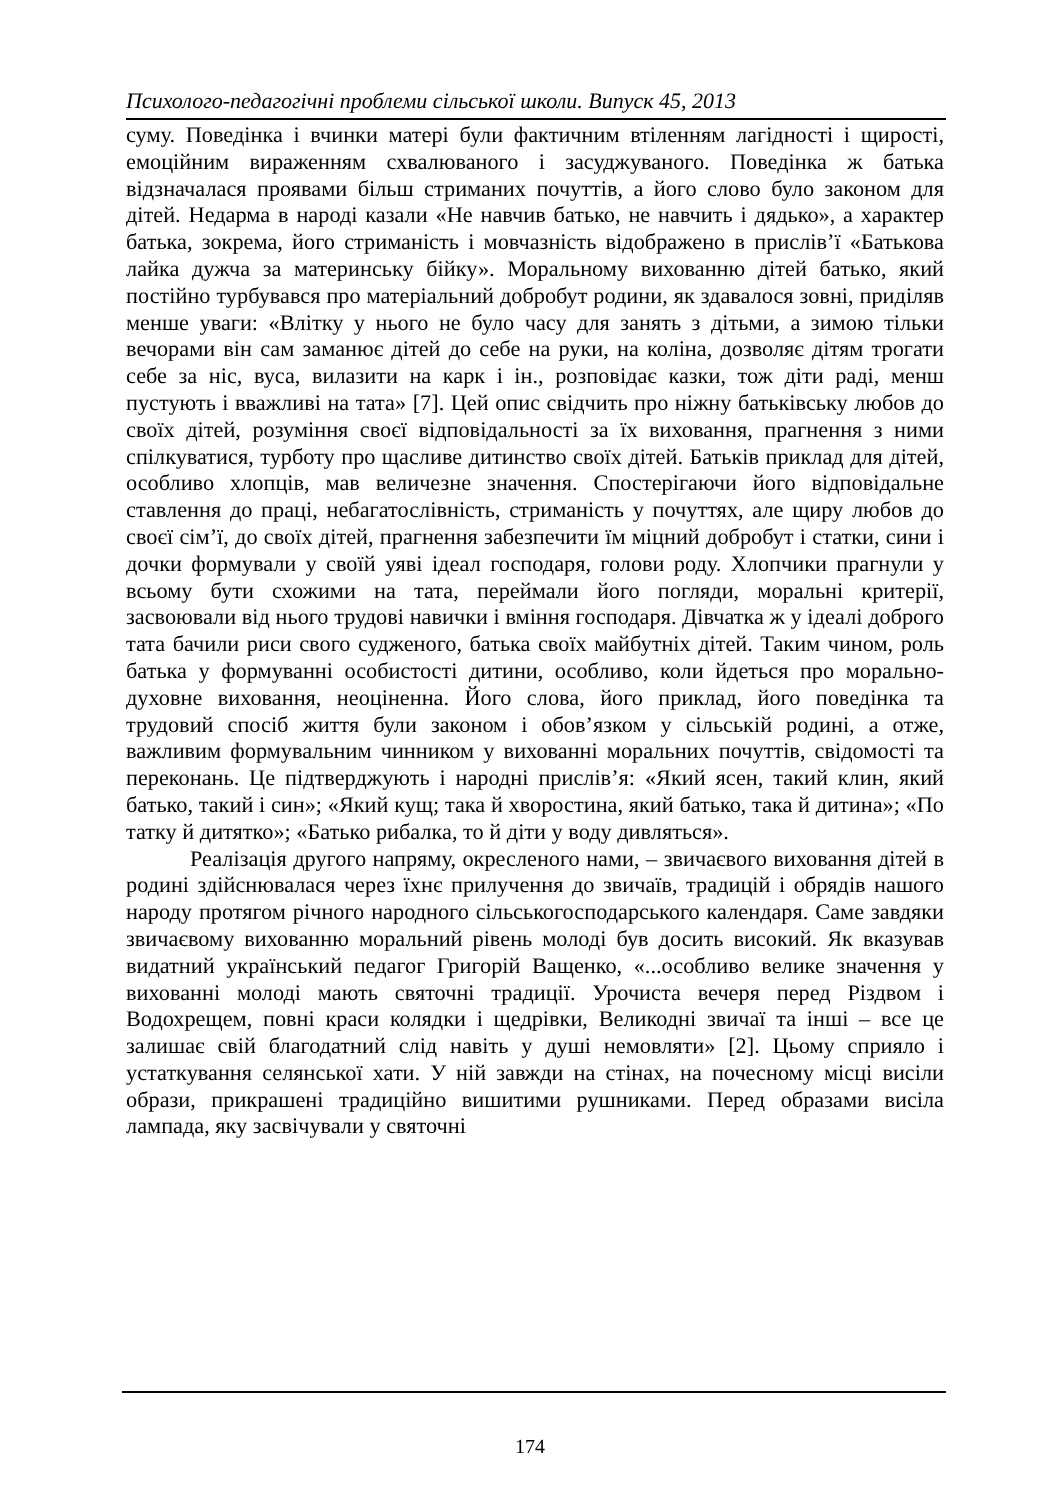Психолого-педагогічні проблеми сільської школи. Випуск 45, 2013
суму. Поведінка і вчинки матері були фактичним втіленням лагідності і щирості, емоційним вираженням схвалюваного і засуджуваного. Поведінка ж батька відзначалася проявами більш стриманих почуттів, а його слово було законом для дітей. Недарма в народі казали «Не навчив батько, не навчить і дядько», а характер батька, зокрема, його стриманість і мовчазність відображено в прислів’ї «Батькова лайка дужча за материнську бійку». Моральному вихованню дітей батько, який постійно турбувався про матеріальний добробут родини, як здавалося зовні, приділяв менше уваги: «Влітку у нього не було часу для занять з дітьми, а зимою тільки вечорами він сам заманює дітей до себе на руки, на коліна, дозволяє дітям трогати себе за ніс, вуса, вилазити на карк і ін., розповідає казки, тож діти раді, менш пустують і вважливі на тата» [7]. Цей опис свідчить про ніжну батьківську любов до своїх дітей, розуміння своєї відповідальності за їх виховання, прагнення з ними спілкуватися, турботу про щасливе дитинство своїх дітей. Батьків приклад для дітей, особливо хлопців, мав величезне значення. Спостерігаючи його відповідальне ставлення до праці, небагатослівність, стриманість у почуттях, але щиру любов до своєї сім’ї, до своїх дітей, прагнення забезпечити їм міцний добробут і статки, сини і дочки формували у своїй уяві ідеал господаря, голови роду. Хлопчики прагнули у всьому бути схожими на тата, переймали його погляди, моральні критерії, засвоювали від нього трудові навички і вміння господаря. Дівчатка ж у ідеалі доброго тата бачили риси свого судженого, батька своїх майбутніх дітей. Таким чином, роль батька у формуванні особистості дитини, особливо, коли йдеться про морально-духовне виховання, неоціненна. Його слова, його приклад, його поведінка та трудовий спосіб життя були законом і обов’язком у сільській родині, а отже, важливим формувальним чинником у вихованні моральних почуттів, свідомості та переконань. Це підтверджують і народні прислів’я: «Який ясен, такий клин, який батько, такий і син»; «Який кущ; така й хворостина, який батько, така й дитина»; «По татку й дитятко»; «Батько рибалка, то й діти у воду дивляться».
Реалізація другого напряму, окресленого нами, – звичаєвого виховання дітей в родині здійснювалася через їхнє прилучення до звичаїв, традицій і обрядів нашого народу протягом річного народного сільськогосподарського календаря. Саме завдяки звичаєвому вихованню моральний рівень молоді був досить високий. Як вказував видатний український педагог Григорій Ващенко, «...особливо велике значення у вихованні молоді мають святочні традиції. Урочиста вечеря перед Різдвом і Водохрещем, повні краси колядки і щедрівки, Великодні звичаї та інші – все це залишає свій благодатний слід навіть у душі немовляти» [2]. Цьому сприяло і устаткування селянської хати. У ній завжди на стінах, на почесному місці висіли образи, прикрашені традиційно вишитими рушниками. Перед образами висіла лампада, яку засвічували у святочні
174